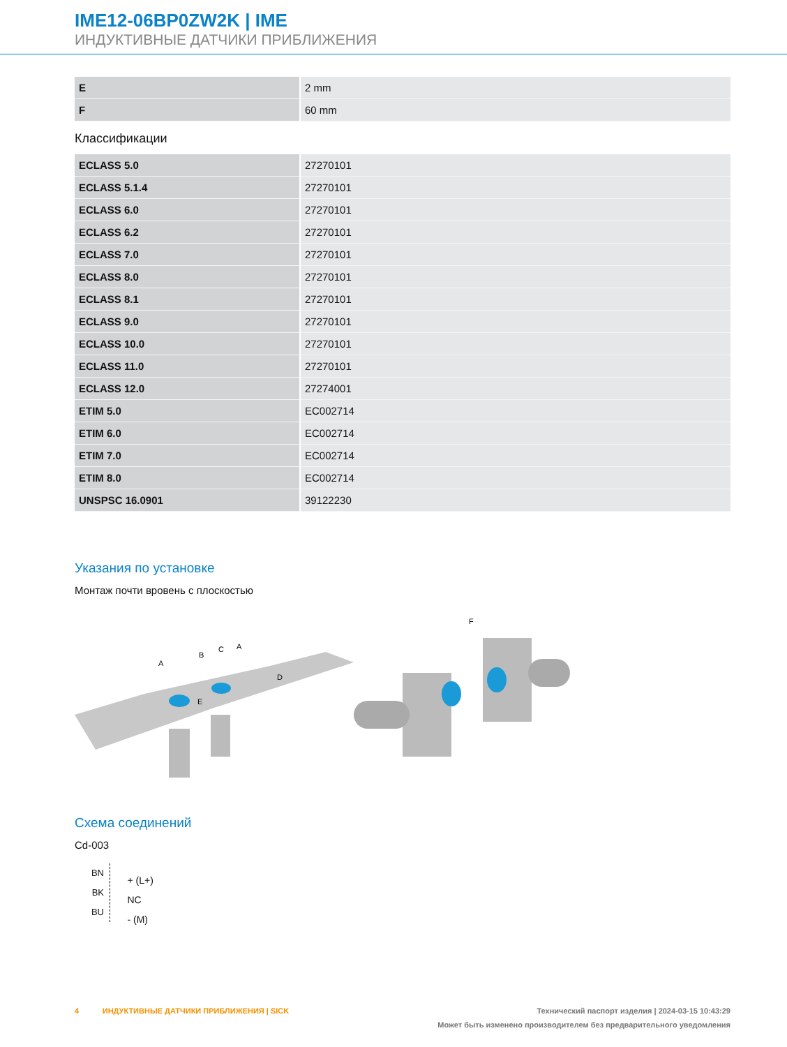IME12-06BP0ZW2K | IME
ИНДУКТИВНЫЕ ДАТЧИКИ ПРИБЛИЖЕНИЯ
| E | 2 mm |
| F | 60 mm |
Классификации
| ECLASS 5.0 | 27270101 |
| ECLASS 5.1.4 | 27270101 |
| ECLASS 6.0 | 27270101 |
| ECLASS 6.2 | 27270101 |
| ECLASS 7.0 | 27270101 |
| ECLASS 8.0 | 27270101 |
| ECLASS 8.1 | 27270101 |
| ECLASS 9.0 | 27270101 |
| ECLASS 10.0 | 27270101 |
| ECLASS 11.0 | 27270101 |
| ECLASS 12.0 | 27274001 |
| ETIM 5.0 | EC002714 |
| ETIM 6.0 | EC002714 |
| ETIM 7.0 | EC002714 |
| ETIM 8.0 | EC002714 |
| UNSPSC 16.0901 | 39122230 |
Указания по установке
Монтаж почти вровень с плоскостью
A
B
C
A
D
E
F
Схема соединений
Cd-003
BN
BK
BU
+ (L+)
NC
- (M)
4 ИНДУКТИВНЫЕ ДАТЧИКИ ПРИБЛИЖЕНИЯ | SICK Технический паспорт изделия | 2024-03-15 10:43:29
Может быть изменено производителем без предварительного уведомления